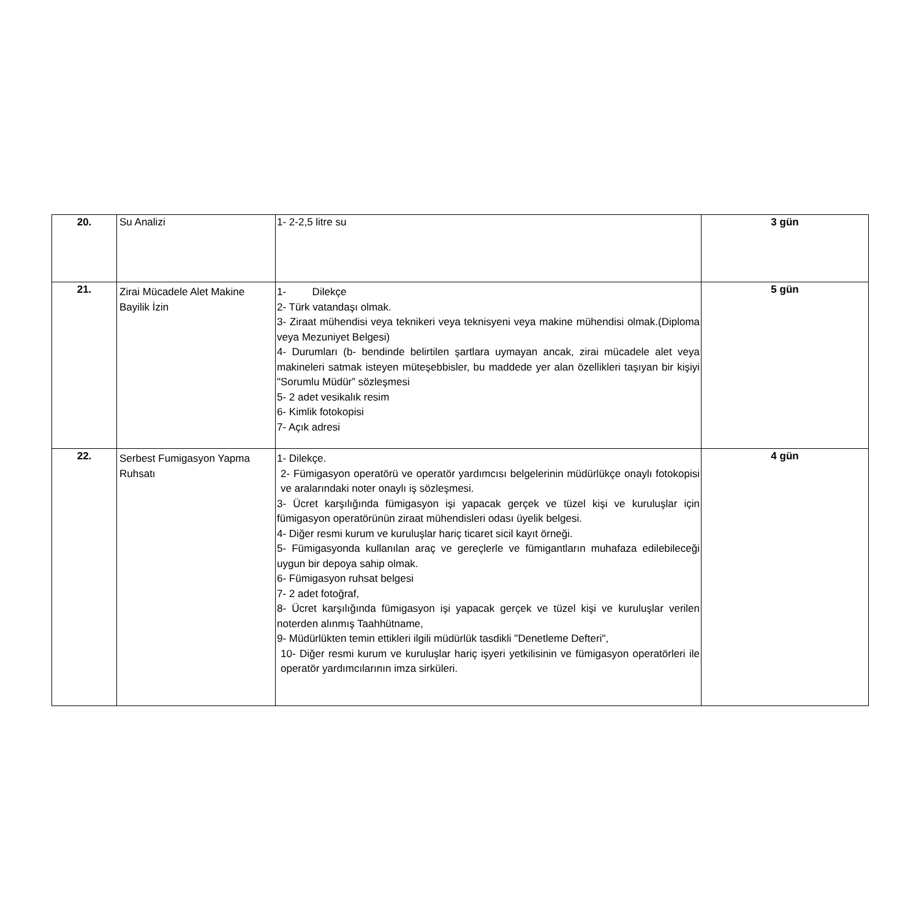| 20. | Su Analizi | 1- 2-2,5 litre su | 3 gün |
| 21. | Zirai Mücadele Alet Makine Bayilik İzin | 1- Dilekçe 2- Türk vatandaşı olmak. 3- Ziraat mühendisi veya teknikeri veya teknisyeni veya makine mühendisi olmak.(Diploma veya Mezuniyet Belgesi) 4- Durumları (b- bendinde belirtilen şartlara uymayan ancak, zirai mücadele alet veya makineleri satmak isteyen müteşebbisler, bu maddede yer alan özellikleri taşıyan bir kişiyi "Sorumlu Müdür” sözleşmesi 5- 2 adet vesikalık resim 6- Kimlik fotokopisi 7- Açık adresi | 5 gün |
| 22. | Serbest Fumigasyon Yapma Ruhsatı | 1- Dilekçe. 2- Fümigasyon operatörü ve operatör yardımcısı belgelerinin müdürlükçe onaylı fotokopisi ve aralarındaki noter onaylı iş sözleşmesi. 3- Ücret karşılığında fümigasyon işi yapacak gerçek ve tüzel kişi ve kuruluşlar için fümigasyon operatörünün ziraat mühendisleri odası üyelik belgesi. 4- Diğer resmi kurum ve kuruluşlar hariç ticaret sicil kayıt örneği. 5- Fümigasyonda kullanılan araç ve gereçlerle ve fümigantların muhafaza edilebileceği uygun bir depoya sahip olmak. 6- Fümigasyon ruhsat belgesi 7- 2 adet fotoğraf, 8- Ücret karşılığında fümigasyon işi yapacak gerçek ve tüzel kişi ve kuruluşlar verilen noterden alınmış Taahhütname, 9- Müdürlükten temin ettikleri ilgili müdürlük tasdikli "Denetleme Defteri", 10- Diğer resmi kurum ve kuruluşlar hariç işyeri yetkilisinin ve fümigasyon operatörleri ile operatör yardımcılarının imza sirküleri. | 4 gün |